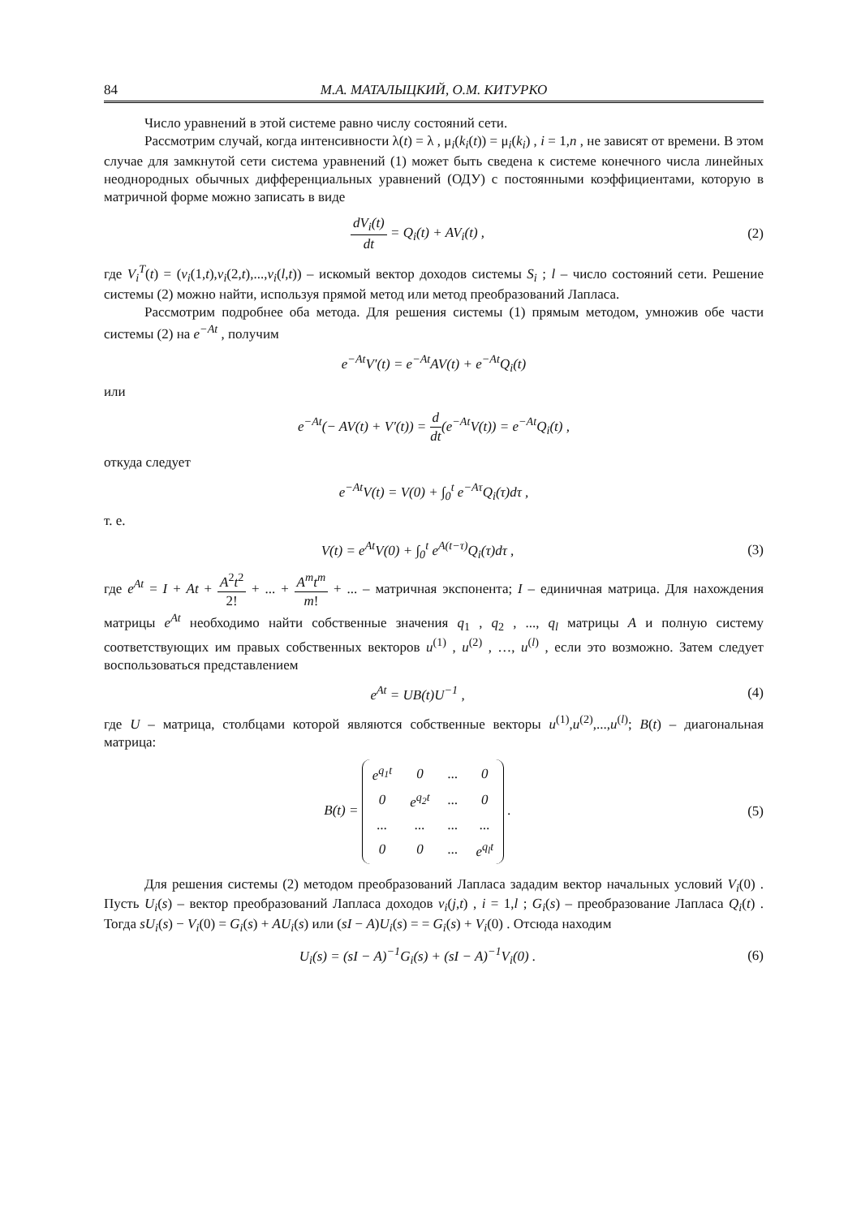84 М.А. МАТАЛЫЦКИЙ, О.М. КИТУРКО
Число уравнений в этой системе равно числу состояний сети.
Рассмотрим случай, когда интенсивности λ(t) = λ , μ<sub>i</sub>(k<sub>i</sub>(t)) = μ<sub>i</sub>(k<sub>i</sub>) , i = 1,n , не зависят от времени. В этом случае для замкнутой сети система уравнений (1) может быть сведена к системе конечного числа линейных неоднородных обычных дифференциальных уравнений (ОДУ) с постоянными коэффициентами, которую в матричной форме можно записать в виде
dV<sub>i</sub>(t) dt = Q<sub>i</sub>(t) + AV<sub>i</sub>(t) , (2)
где V<sub>i</sub><sup>T</sup>(t) = (v<sub>i</sub>(1,t),v<sub>i</sub>(2,t),...,v<sub>i</sub>(l,t)) – искомый вектор доходов системы S<sub>i</sub> ; l – число состояний сети. Решение системы (2) можно найти, используя прямой метод или метод преобразований Лапласа.
Рассмотрим подробнее оба метода. Для решения системы (1) прямым методом, умножив обе части системы (2) на e<sup>−At</sup> , получим
e<sup>−At</sup>V′(t) = e<sup>−At</sup>AV(t) + e<sup>−At</sup>Q<sub>i</sub>(t)
или
e<sup>−At</sup>(− AV(t) + V′(t)) = d dt(e<sup>−At</sup>V(t)) = e<sup>−At</sup>Q<sub>i</sub>(t) ,
откуда следует
e<sup>−At</sup>V(t) = V(0) + ∫<sub>0</sub><sup>t</sup> e<sup>−Aτ</sup>Q<sub>i</sub>(τ)dτ ,
т. е.
V(t) = e<sup>At</sup>V(0) + ∫<sub>0</sub><sup>t</sup> e<sup>A(t−τ)</sup>Q<sub>i</sub>(τ)dτ ,
(3)
где e<sup>At</sup> = I + At + A<sup>2</sup>t<sup>2</sup> 2! + ... + A<sup>m</sup>t<sup>m</sup> m! + ... – матричная экспонента; I – единичная матрица. Для нахождения матрицы e<sup>At</sup> необходимо найти собственные значения q<sub>1</sub> , q<sub>2</sub> , ..., q<sub>l</sub> матрицы A и полную систему соответствующих им правых собственных векторов u<sup>(1)</sup> , u<sup>(2)</sup> , …, u<sup>(l)</sup> , если это возможно. Затем следует воспользоваться представлением
e<sup>At</sup> = UB(t)U<sup>−1</sup> , (4)
где U – матрица, столбцами которой являются собственные векторы u<sup>(1)</sup>,u<sup>(2)</sup>,...,u<sup>(l)</sup>; B(t) – диагональная матрица:
B(t) =
| e<sup>q<sub>1</sub>t</sup> | 0 | ... | 0 |
| 0 | e<sup>q<sub>2</sub>t</sup> | ... | 0 |
| ... | ... | ... | ... |
| 0 | 0 | ... | e<sup>q<sub>l</sub>t</sup> |
.
(5)
Для решения системы (2) методом преобразований Лапласа зададим вектор начальных условий V<sub>i</sub>(0) . Пусть U<sub>i</sub>(s) – вектор преобразований Лапласа доходов v<sub>i</sub>(j,t) , i = 1,l ; G<sub>i</sub>(s) – преобразование Лапласа Q<sub>i</sub>(t) . Тогда sU<sub>i</sub>(s) − V<sub>i</sub>(0) = G<sub>i</sub>(s) + AU<sub>i</sub>(s) или (sI − A)U<sub>i</sub>(s) = = G<sub>i</sub>(s) + V<sub>i</sub>(0) . Отсюда находим
U<sub>i</sub>(s) = (sI − A)<sup>−1</sup>G<sub>i</sub>(s) + (sI − A)<sup>−1</sup>V<sub>i</sub>(0) .
(6)